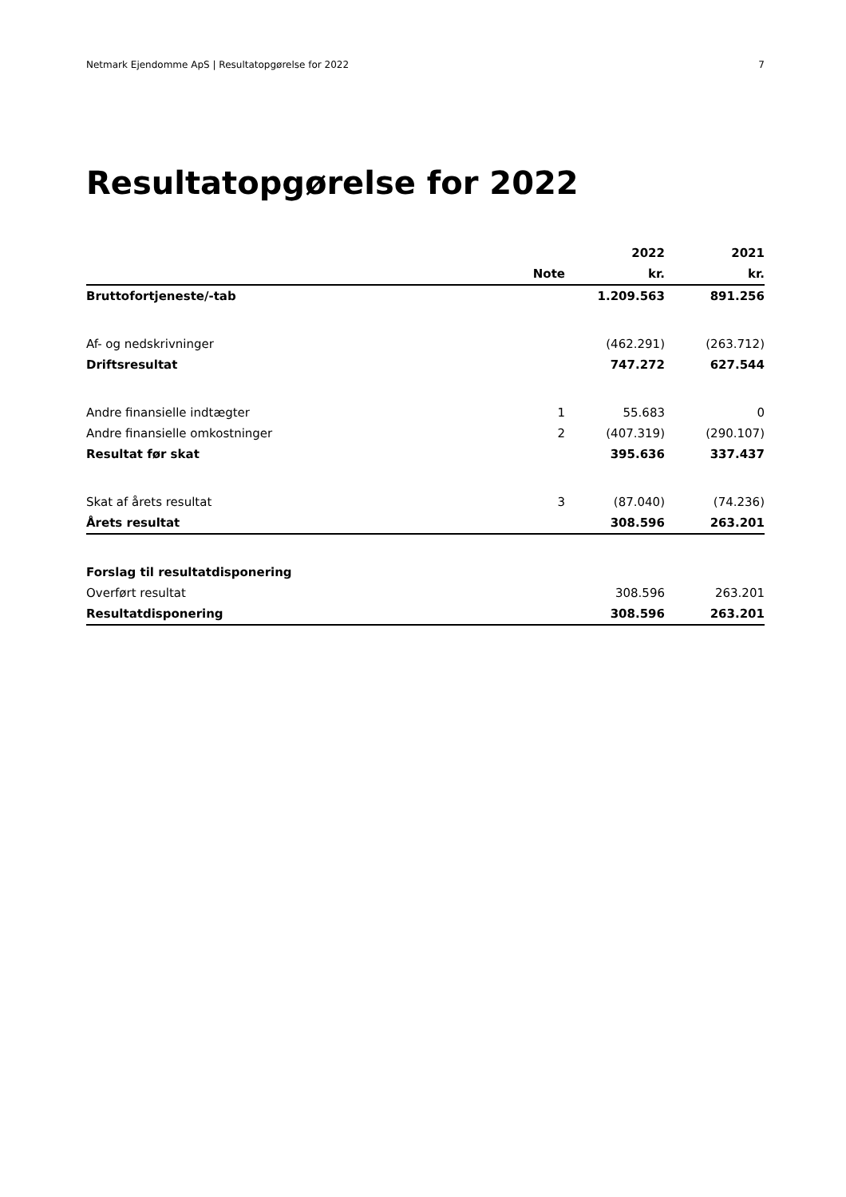Netmark Ejendomme ApS | Resultatopgørelse for 2022 7
Resultatopgørelse for 2022
| | | 2022 | 2021 |
| --- | --- | --- | --- |
| | Note | kr. | kr. |
| Bruttofortjeneste/-tab | | 1.209.563 | 891.256 |
| Af- og nedskrivninger | | (462.291) | (263.712) |
| Driftsresultat | | 747.272 | 627.544 |
| Andre finansielle indtægter | 1 | 55.683 | 0 |
| Andre finansielle omkostninger | 2 | (407.319) | (290.107) |
| Resultat før skat | | 395.636 | 337.437 |
| Skat af årets resultat | 3 | (87.040) | (74.236) |
| Årets resultat | | 308.596 | 263.201 |
| Forslag til resultatdisponering | | | |
| Overført resultat | | 308.596 | 263.201 |
| Resultatdisponering | | 308.596 | 263.201 |